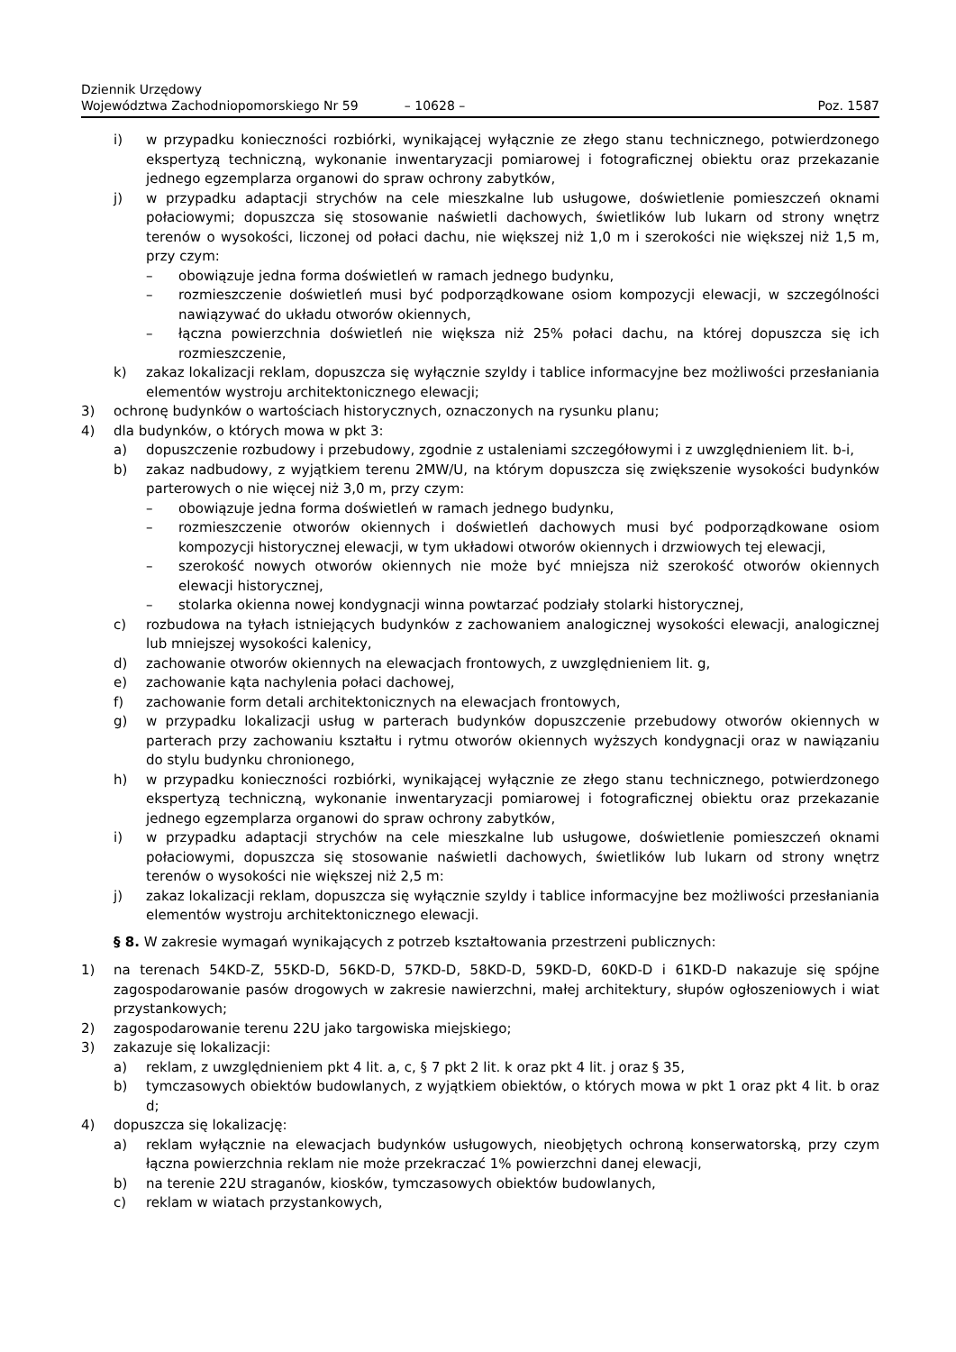Dziennik Urzędowy
Województwa Zachodniopomorskiego Nr 59
– 10628 –
Poz. 1587
i) w przypadku konieczności rozbiórki, wynikającej wyłącznie ze złego stanu technicznego, potwierdzonego ekspertyzą techniczną, wykonanie inwentaryzacji pomiarowej i fotograficznej obiektu oraz przekazanie jednego egzemplarza organowi do spraw ochrony zabytków,
j) w przypadku adaptacji strychów na cele mieszkalne lub usługowe, doświetlenie pomieszczeń oknami połaciowymi; dopuszcza się stosowanie naświetli dachowych, świetlików lub lukarn od strony wnętrz terenów o wysokości, liczonej od połaci dachu, nie większej niż 1,0 m i szerokości nie większej niż 1,5 m, przy czym:
– obowiązuje jedna forma doświetleń w ramach jednego budynku,
– rozmieszczenie doświetleń musi być podporządkowane osiom kompozycji elewacji, w szczególności nawiązywać do układu otworów okiennych,
– łączna powierzchnia doświetleń nie większa niż 25% połaci dachu, na której dopuszcza się ich rozmieszczenie,
k) zakaz lokalizacji reklam, dopuszcza się wyłącznie szyldy i tablice informacyjne bez możliwości przesłaniania elementów wystroju architektonicznego elewacji;
3) ochronę budynków o wartościach historycznych, oznaczonych na rysunku planu;
4) dla budynków, o których mowa w pkt 3:
a) dopuszczenie rozbudowy i przebudowy, zgodnie z ustaleniami szczegółowymi i z uwzględnieniem lit. b-i,
b) zakaz nadbudowy, z wyjątkiem terenu 2MW/U, na którym dopuszcza się zwiększenie wysokości budynków parterowych o nie więcej niż 3,0 m, przy czym:
– obowiązuje jedna forma doświetleń w ramach jednego budynku,
– rozmieszczenie otworów okiennych i doświetleń dachowych musi być podporządkowane osiom kompozycji historycznej elewacji, w tym układowi otworów okiennych i drzwiowych tej elewacji,
– szerokość nowych otworów okiennych nie może być mniejsza niż szerokość otworów okiennych elewacji historycznej,
– stolarka okienna nowej kondygnacji winna powtarzać podziały stolarki historycznej,
c) rozbudowa na tyłach istniejących budynków z zachowaniem analogicznej wysokości elewacji, analogicznej lub mniejszej wysokości kalenicy,
d) zachowanie otworów okiennych na elewacjach frontowych, z uwzględnieniem lit. g,
e) zachowanie kąta nachylenia połaci dachowej,
f) zachowanie form detali architektonicznych na elewacjach frontowych,
g) w przypadku lokalizacji usług w parterach budynków dopuszczenie przebudowy otworów okiennych w parterach przy zachowaniu kształtu i rytmu otworów okiennych wyższych kondygnacji oraz w nawiązaniu do stylu budynku chronionego,
h) w przypadku konieczności rozbiórki, wynikającej wyłącznie ze złego stanu technicznego, potwierdzonego ekspertyzą techniczną, wykonanie inwentaryzacji pomiarowej i fotograficznej obiektu oraz przekazanie jednego egzemplarza organowi do spraw ochrony zabytków,
i) w przypadku adaptacji strychów na cele mieszkalne lub usługowe, doświetlenie pomieszczeń oknami połaciowymi, dopuszcza się stosowanie naświetli dachowych, świetlików lub lukarn od strony wnętrz terenów o wysokości nie większej niż 2,5 m:
j) zakaz lokalizacji reklam, dopuszcza się wyłącznie szyldy i tablice informacyjne bez możliwości przesłaniania elementów wystroju architektonicznego elewacji.
§ 8. W zakresie wymagań wynikających z potrzeb kształtowania przestrzeni publicznych:
1) na terenach 54KD-Z, 55KD-D, 56KD-D, 57KD-D, 58KD-D, 59KD-D, 60KD-D i 61KD-D nakazuje się spójne zagospodarowanie pasów drogowych w zakresie nawierzchni, małej architektury, słupów ogłoszeniowych i wiat przystankowych;
2) zagospodarowanie terenu 22U jako targowiska miejskiego;
3) zakazuje się lokalizacji:
a) reklam, z uwzględnieniem pkt 4 lit. a, c, § 7 pkt 2 lit. k oraz pkt 4 lit. j oraz § 35,
b) tymczasowych obiektów budowlanych, z wyjątkiem obiektów, o których mowa w pkt 1 oraz pkt 4 lit. b oraz d;
4) dopuszcza się lokalizację:
a) reklam wyłącznie na elewacjach budynków usługowych, nieobjętych ochroną konserwatorską, przy czym łączna powierzchnia reklam nie może przekraczać 1% powierzchni danej elewacji,
b) na terenie 22U straganów, kiosków, tymczasowych obiektów budowlanych,
c) reklam w wiatach przystankowych,